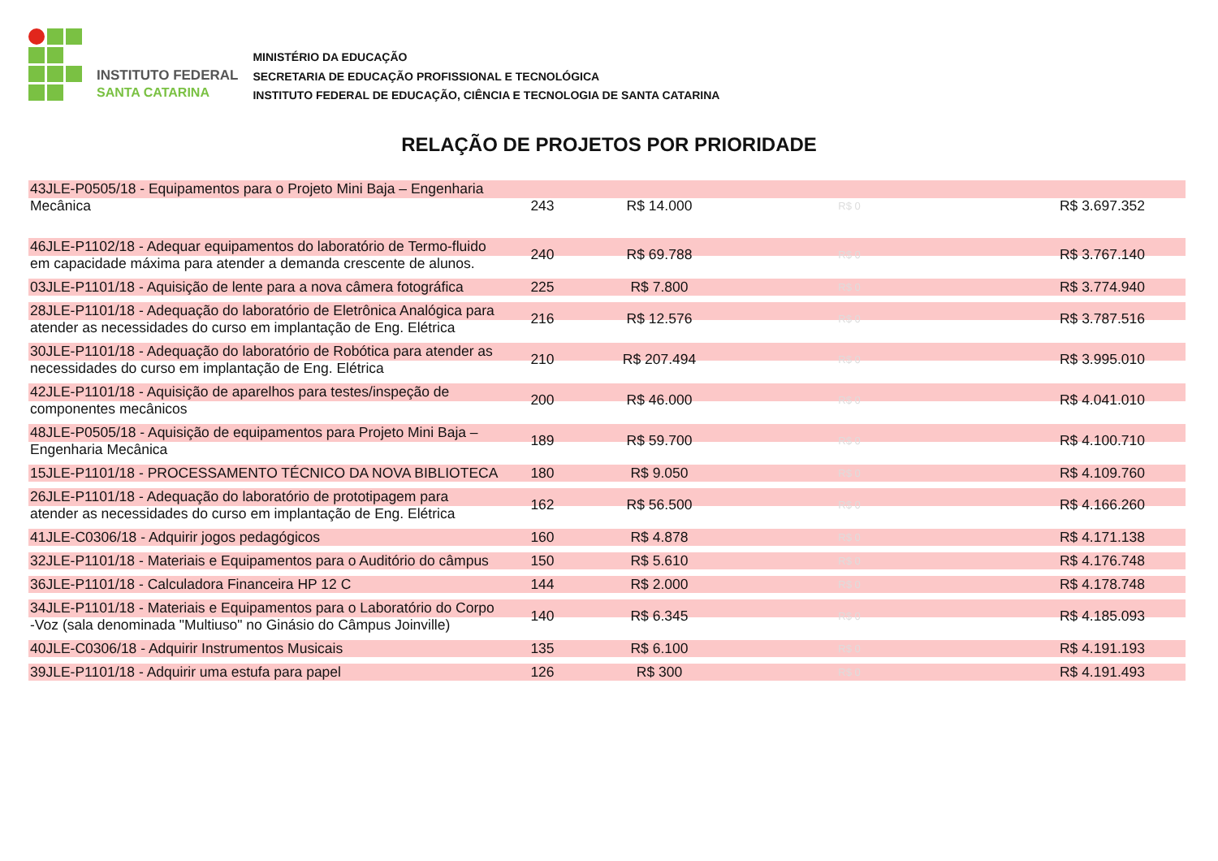INSTITUTO FEDERAL
SANTA CATARINA
MINISTÉRIO DA EDUCAÇÃO
SECRETARIA DE EDUCAÇÃO PROFISSIONAL E TECNOLÓGICA
INSTITUTO FEDERAL DE EDUCAÇÃO, CIÊNCIA E TECNOLOGIA DE SANTA CATARINA
RELAÇÃO DE PROJETOS POR PRIORIDADE
| 43JLE-P0505/18 - Equipamentos para o Projeto Mini Baja – Engenharia Mecânica | 243 | R$ 14.000 | R$ 0 | R$ 3.697.352 |
| 46JLE-P1102/18 - Adequar equipamentos do laboratório de Termo-fluido em capacidade máxima para atender a demanda crescente de alunos. | 240 | R$ 69.788 | R$ 0 | R$ 3.767.140 |
| 03JLE-P1101/18 - Aquisição de lente para a nova câmera fotográfica | 225 | R$ 7.800 | R$ 0 | R$ 3.774.940 |
| 28JLE-P1101/18 - Adequação do laboratório de Eletrônica Analógica para atender as necessidades do curso em implantação de Eng. Elétrica | 216 | R$ 12.576 | R$ 0 | R$ 3.787.516 |
| 30JLE-P1101/18 - Adequação do laboratório de Robótica para atender as necessidades do curso em implantação de Eng. Elétrica | 210 | R$ 207.494 | R$ 0 | R$ 3.995.010 |
| 42JLE-P1101/18 - Aquisição de aparelhos para testes/inspeção de componentes mecânicos | 200 | R$ 46.000 | R$ 0 | R$ 4.041.010 |
| 48JLE-P0505/18 - Aquisição de equipamentos para Projeto Mini Baja – Engenharia Mecânica | 189 | R$ 59.700 | R$ 0 | R$ 4.100.710 |
| 15JLE-P1101/18 - PROCESSAMENTO TÉCNICO DA NOVA BIBLIOTECA | 180 | R$ 9.050 | R$ 0 | R$ 4.109.760 |
| 26JLE-P1101/18 - Adequação do laboratório de prototipagem para atender as necessidades do curso em implantação de Eng. Elétrica | 162 | R$ 56.500 | R$ 0 | R$ 4.166.260 |
| 41JLE-C0306/18 - Adquirir jogos pedagógicos | 160 | R$ 4.878 | R$ 0 | R$ 4.171.138 |
| 32JLE-P1101/18 - Materiais e Equipamentos para o Auditório do câmpus | 150 | R$ 5.610 | R$ 0 | R$ 4.176.748 |
| 36JLE-P1101/18 - Calculadora Financeira HP 12 C | 144 | R$ 2.000 | R$ 0 | R$ 4.178.748 |
| 34JLE-P1101/18 - Materiais e Equipamentos para o Laboratório do Corpo -Voz (sala denominada "Multiuso" no Ginásio do Câmpus Joinville) | 140 | R$ 6.345 | R$ 0 | R$ 4.185.093 |
| 40JLE-C0306/18 - Adquirir Instrumentos Musicais | 135 | R$ 6.100 | R$ 0 | R$ 4.191.193 |
| 39JLE-P1101/18 - Adquirir uma estufa para papel | 126 | R$ 300 | R$ 0 | R$ 4.191.493 |